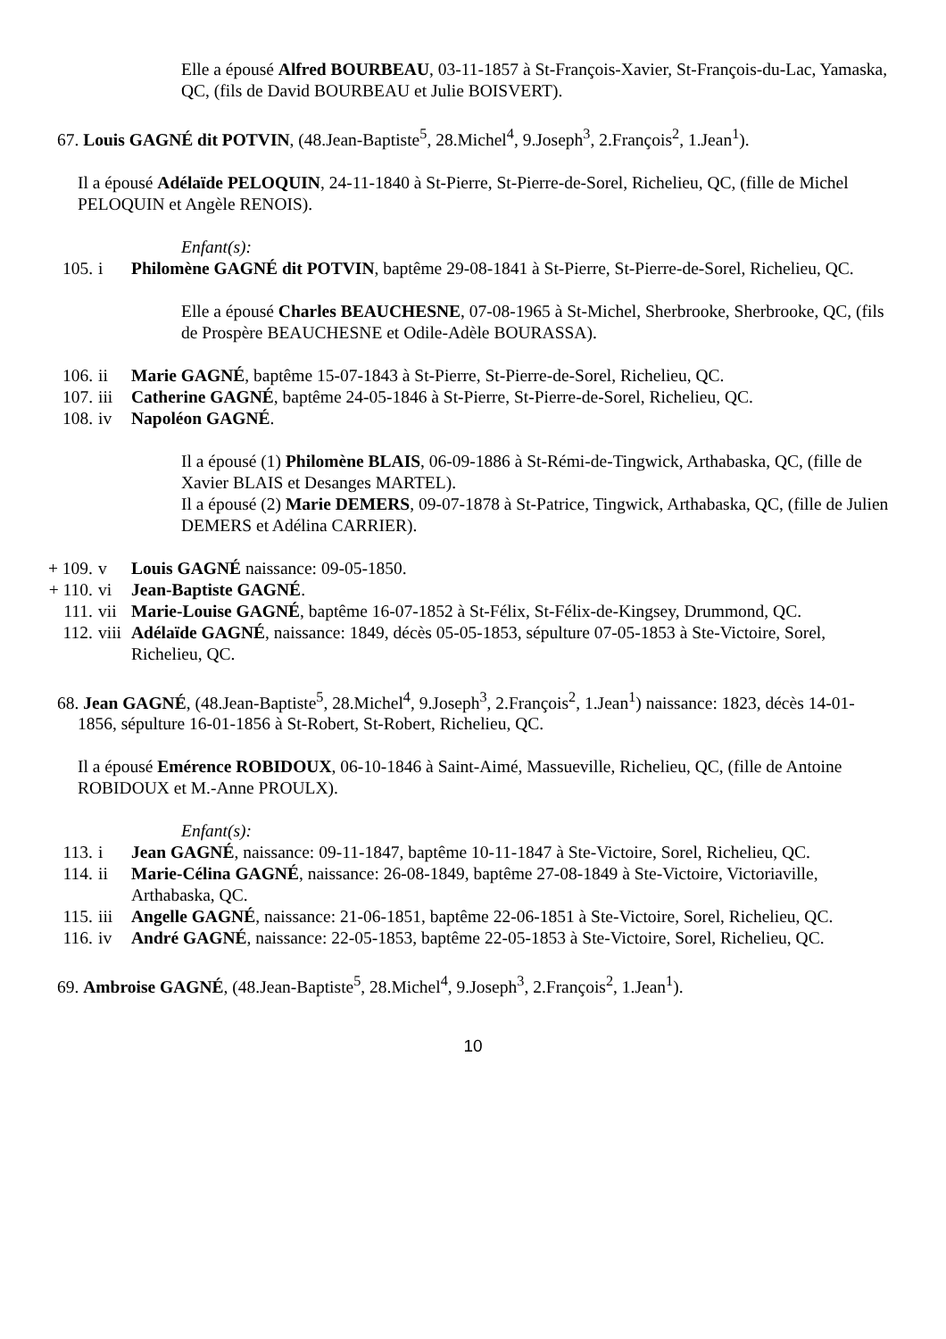Elle a épousé Alfred BOURBEAU, 03-11-1857 à St-François-Xavier, St-François-du-Lac, Yamaska, QC, (fils de David BOURBEAU et Julie BOISVERT).
67. Louis GAGNÉ dit POTVIN, (48.Jean-Baptiste<sup>5</sup>, 28.Michel<sup>4</sup>, 9.Joseph<sup>3</sup>, 2.François<sup>2</sup>, 1.Jean<sup>1</sup>).
Il a épousé Adélaïde PELOQUIN, 24-11-1840 à St-Pierre, St-Pierre-de-Sorel, Richelieu, QC, (fille de Michel PELOQUIN et Angèle RENOIS).
Enfant(s):
105. i Philomène GAGNÉ dit POTVIN, baptême 29-08-1841 à St-Pierre, St-Pierre-de-Sorel, Richelieu, QC.
Elle a épousé Charles BEAUCHESNE, 07-08-1965 à St-Michel, Sherbrooke, Sherbrooke, QC, (fils de Prospère BEAUCHESNE et Odile-Adèle BOURASSA).
106. ii Marie GAGNÉ, baptême 15-07-1843 à St-Pierre, St-Pierre-de-Sorel, Richelieu, QC.
107. iii Catherine GAGNÉ, baptême 24-05-1846 à St-Pierre, St-Pierre-de-Sorel, Richelieu, QC.
108. iv Napoléon GAGNÉ.
Il a épousé (1) Philomène BLAIS, 06-09-1886 à St-Rémi-de-Tingwick, Arthabaska, QC, (fille de Xavier BLAIS et Desanges MARTEL).
Il a épousé (2) Marie DEMERS, 09-07-1878 à St-Patrice, Tingwick, Arthabaska, QC, (fille de Julien DEMERS et Adélina CARRIER).
+ 109. v Louis GAGNÉ naissance: 09-05-1850.
+ 110. vi Jean-Baptiste GAGNÉ.
111. vii Marie-Louise GAGNÉ, baptême 16-07-1852 à St-Félix, St-Félix-de-Kingsey, Drummond, QC.
112. viii Adélaïde GAGNÉ, naissance: 1849, décès 05-05-1853, sépulture 07-05-1853 à Ste-Victoire, Sorel, Richelieu, QC.
68. Jean GAGNÉ, (48.Jean-Baptiste<sup>5</sup>, 28.Michel<sup>4</sup>, 9.Joseph<sup>3</sup>, 2.François<sup>2</sup>, 1.Jean<sup>1</sup>) naissance: 1823, décès 14-01-1856, sépulture 16-01-1856 à St-Robert, St-Robert, Richelieu, QC.
Il a épousé Emérence ROBIDOUX, 06-10-1846 à Saint-Aimé, Massueville, Richelieu, QC, (fille de Antoine ROBIDOUX et M.-Anne PROULX).
Enfant(s):
113. i Jean GAGNÉ, naissance: 09-11-1847, baptême 10-11-1847 à Ste-Victoire, Sorel, Richelieu, QC.
114. ii Marie-Célina GAGNÉ, naissance: 26-08-1849, baptême 27-08-1849 à Ste-Victoire, Victoriaville, Arthabaska, QC.
115. iii Angelle GAGNÉ, naissance: 21-06-1851, baptême 22-06-1851 à Ste-Victoire, Sorel, Richelieu, QC.
116. iv André GAGNÉ, naissance: 22-05-1853, baptême 22-05-1853 à Ste-Victoire, Sorel, Richelieu, QC.
69. Ambroise GAGNÉ, (48.Jean-Baptiste<sup>5</sup>, 28.Michel<sup>4</sup>, 9.Joseph<sup>3</sup>, 2.François<sup>2</sup>, 1.Jean<sup>1</sup>).
10